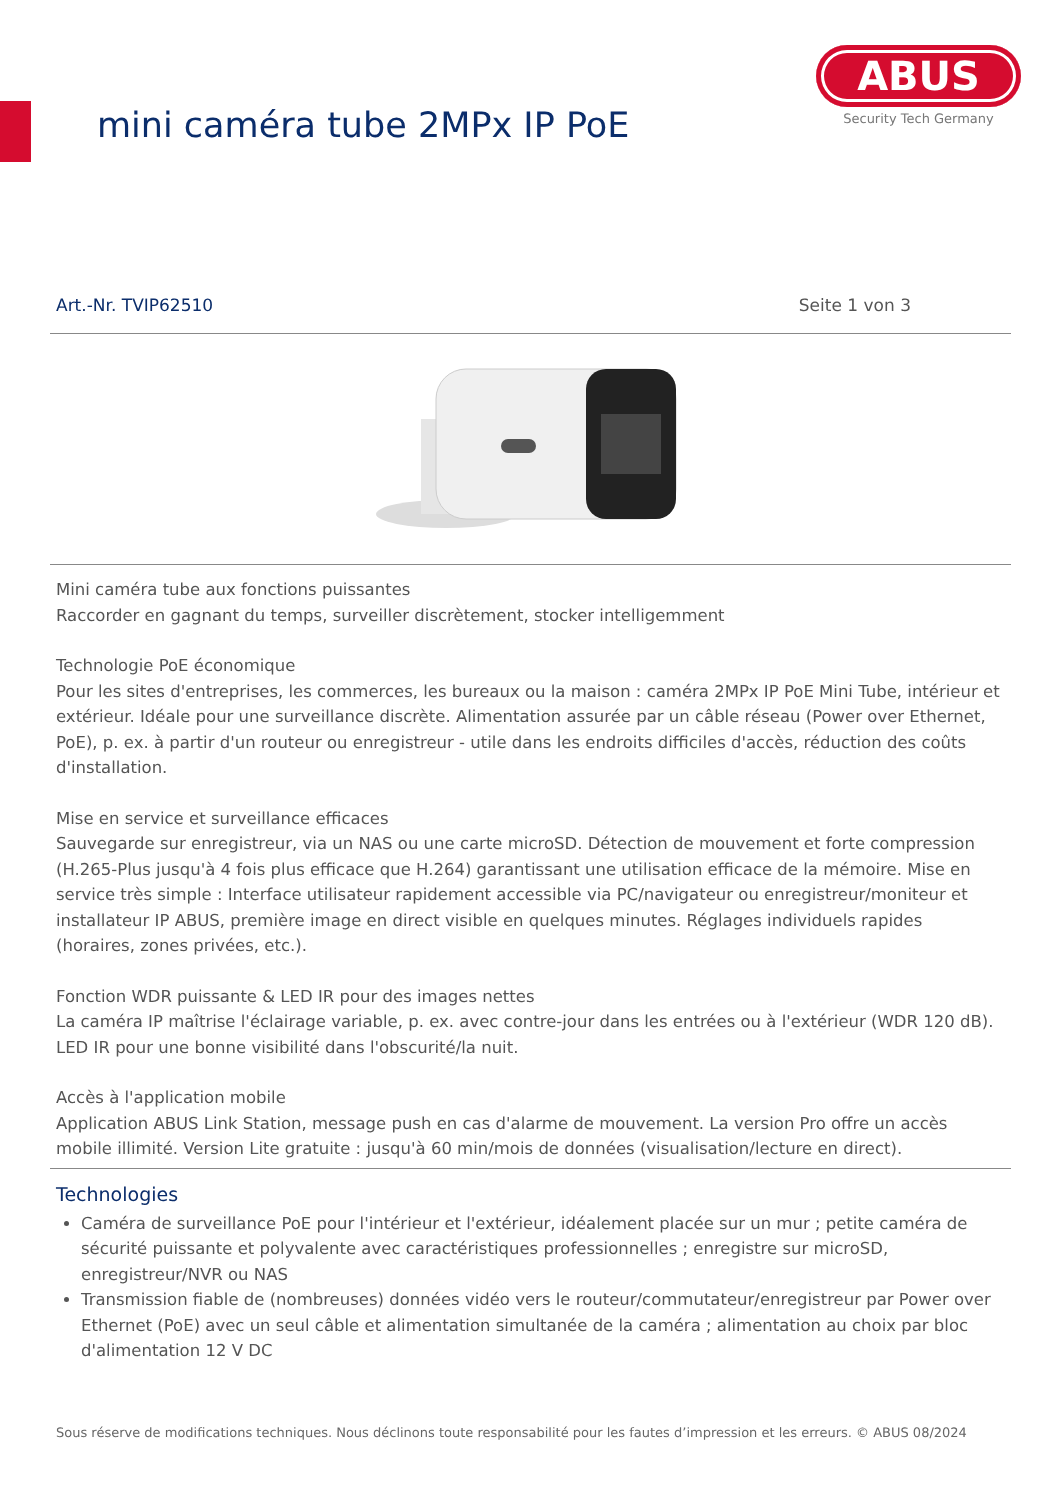mini caméra tube 2MPx IP PoE
ABUS
Security Tech Germany
Art.-Nr. TVIP62510 Seite 1 von 3
Mini caméra tube aux fonctions puissantes
Raccorder en gagnant du temps, surveiller discrètement, stocker intelligemment
Technologie PoE économique
Pour les sites d'entreprises, les commerces, les bureaux ou la maison : caméra 2MPx IP PoE Mini Tube, intérieur et extérieur. Idéale pour une surveillance discrète. Alimentation assurée par un câble réseau (Power over Ethernet, PoE), p. ex. à partir d'un routeur ou enregistreur - utile dans les endroits difficiles d'accès, réduction des coûts d'installation.
Mise en service et surveillance efficaces
Sauvegarde sur enregistreur, via un NAS ou une carte microSD. Détection de mouvement et forte compression (H.265-Plus jusqu'à 4 fois plus efficace que H.264) garantissant une utilisation efficace de la mémoire. Mise en service très simple : Interface utilisateur rapidement accessible via PC/navigateur ou enregistreur/moniteur et installateur IP ABUS, première image en direct visible en quelques minutes. Réglages individuels rapides (horaires, zones privées, etc.).
Fonction WDR puissante & LED IR pour des images nettes
La caméra IP maîtrise l'éclairage variable, p. ex. avec contre-jour dans les entrées ou à l'extérieur (WDR 120 dB). LED IR pour une bonne visibilité dans l'obscurité/la nuit.
Accès à l'application mobile
Application ABUS Link Station, message push en cas d'alarme de mouvement. La version Pro offre un accès mobile illimité. Version Lite gratuite : jusqu'à 60 min/mois de données (visualisation/lecture en direct).
Technologies
Caméra de surveillance PoE pour l'intérieur et l'extérieur, idéalement placée sur un mur ; petite caméra de sécurité puissante et polyvalente avec caractéristiques professionnelles ; enregistre sur microSD, enregistreur/NVR ou NAS
Transmission fiable de (nombreuses) données vidéo vers le routeur/commutateur/enregistreur par Power over Ethernet (PoE) avec un seul câble et alimentation simultanée de la caméra ; alimentation au choix par bloc d'alimentation 12 V DC
Sous réserve de modifications techniques. Nous déclinons toute responsabilité pour les fautes d’impression et les erreurs. © ABUS 08/2024